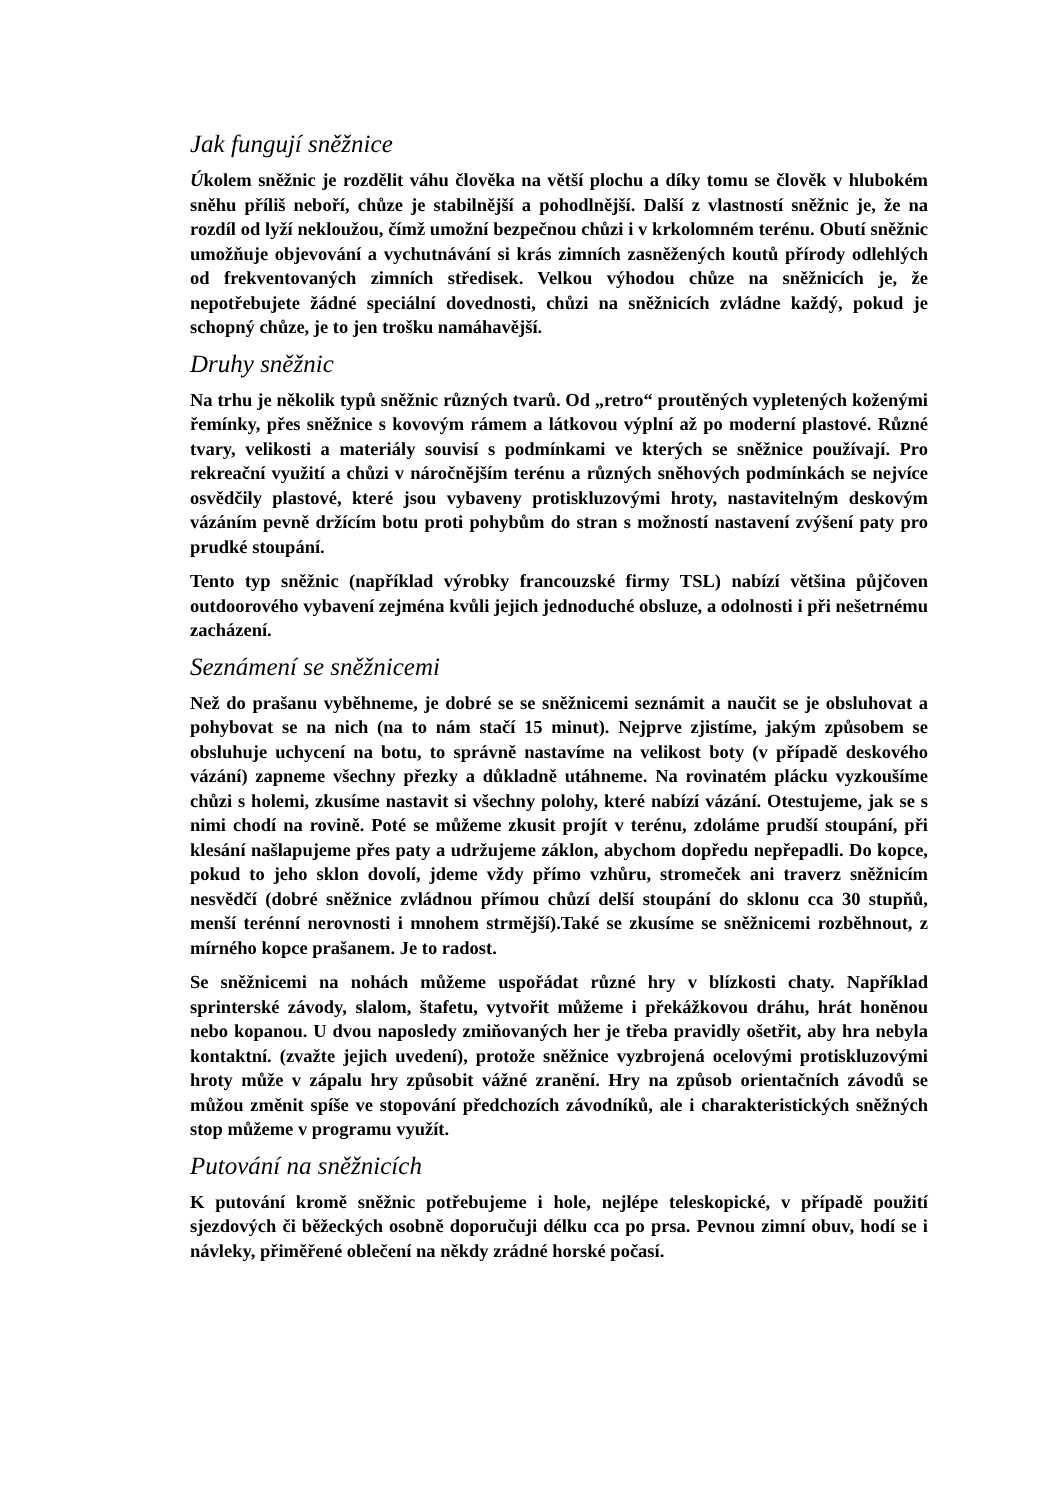Jak fungují sněžnice
Úkolem sněžnic je rozdělit váhu člověka na větší plochu a díky tomu se člověk v hlubokém sněhu příliš neboří, chůze je stabilnější a pohodlnější. Další z vlastností sněžnic je, že na rozdíl od lyží nekloužou, čímž umožní bezpečnou chůzi i v krkolomném terénu. Obutí sněžnic umožňuje objevování a vychutnávání si krás zimních zasněžených koutů přírody odlehlých od frekventovaných zimních středisek. Velkou výhodou chůze na sněžnicích je, že nepotřebujete žádné speciální dovednosti, chůzi na sněžnicích zvládne každý, pokud je schopný chůze, je to jen trošku namáhavější.
Druhy sněžnic
Na trhu je několik typů sněžnic různých tvarů. Od „retro“ proutěných vypletených koženými řemínky, přes sněžnice s kovovým rámem a látkovou výplní až po moderní plastové. Různé tvary, velikosti a materiály souvisí s podmínkami ve kterých se sněžnice používají. Pro rekreační využití a chůzi v náročnějším terénu a různých sněhových podmínkách se nejvíce osvědčily plastové, které jsou vybaveny protiskluzovými hroty, nastavitelným deskovým vázáním pevně držícím botu proti pohybům do stran s možností nastavení zvýšení paty pro prudké stoupání.
Tento typ sněžnic (například výrobky francouzské firmy TSL) nabízí většina půjčoven outdoorového vybavení zejména kvůli jejich jednoduché obsluze, a odolnosti i při nešetrnému zacházení.
Seznámení se sněžnicemi
Než do prašanu vyběhneme, je dobré se se sněžnicemi seznámit a naučit se je obsluhovat a pohybovat se na nich (na to nám stačí 15 minut). Nejprve zjistíme, jakým způsobem se obsluhuje uchycení na botu, to správně nastavíme na velikost boty (v případě deskového vázání) zapneme všechny přezky a důkladně utáhneme. Na rovinatém plácku vyzkoušíme chůzi s holemi, zkusíme nastavit si všechny polohy, které nabízí vázání. Otestujeme, jak se s nimi chodí na rovině. Poté se můžeme zkusit projít v terénu, zdoláme prudší stoupání, při klesání našlapujeme přes paty a udržujeme záklon, abychom dopředu nepřepadli. Do kopce, pokud to jeho sklon dovolí, jdeme vždy přímo vzhůru, stromeček ani traverz sněžnicím nesvědčí (dobré sněžnice zvládnou přímou chůzí delší stoupání do sklonu cca 30 stupňů, menší terénní nerovnosti i mnohem strmější).Také se zkusíme se sněžnicemi rozběhnout, z mírného kopce prašanem. Je to radost.
Se sněžnicemi na nohách můžeme uspořádat různé hry v blízkosti chaty. Například sprinterské závody, slalom, štafetu, vytvořit můžeme i překážkovou dráhu, hrát honěnou nebo kopanou. U dvou naposledy zmiňovaných her je třeba pravidly ošetřit, aby hra nebyla kontaktní. (zvažte jejich uvedení), protože sněžnice vyzbrojená ocelovými protiskluzovými hroty může v zápalu hry způsobit vážné zranění. Hry na způsob orientačních závodů se můžou změnit spíše ve stopování předchozích závodníků, ale i charakteristických sněžných stop můžeme v programu využít.
Putování na sněžnicích
K putování kromě sněžnic potřebujeme i hole, nejlépe teleskopické, v případě použití sjezdových či běžeckých osobně doporučuji délku cca po prsa. Pevnou zimní obuv, hodí se i návleky, přiměřené oblečení na někdy zrádné horské počasí.